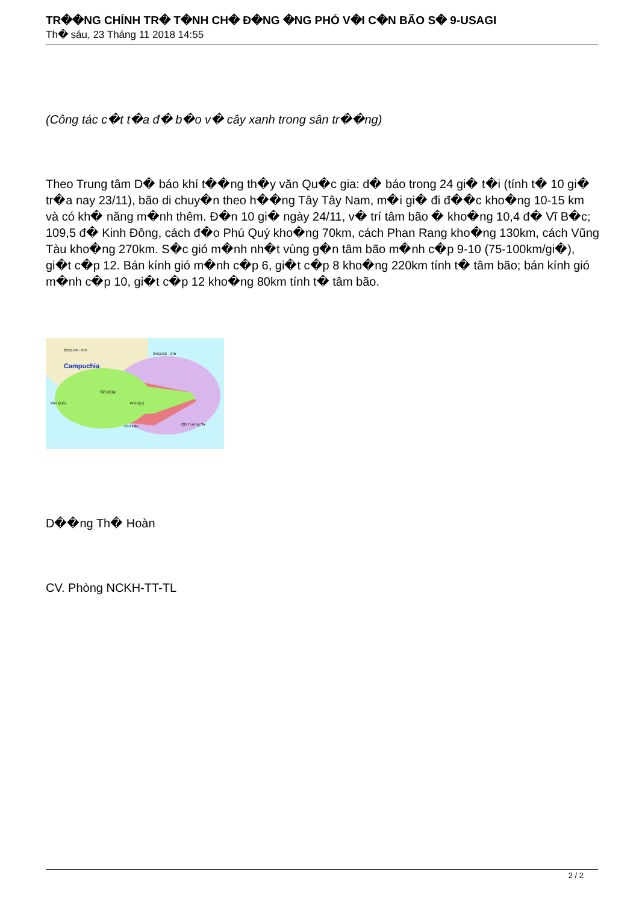TR��NG CHÍNH TR� T�NH CH� Đ�NG �NG PHÓ V�I C�N BÃO S� 9-USAGI
Th� sáu, 23 Tháng 11 2018 14:55
(Công tác c�t t�a đ� b�o v� cây xanh trong sân tr��ng)
Theo Trung tâm D� báo khí t��ng th�y văn Qu�c gia: d� báo trong 24 gi� t�i (tính t� 10 gi� tr�a nay 23/11), bão di chuy�n theo h��ng Tây Tây Nam, m�i gi� đi đ��c kho�ng 10-15 km và có kh� năng m�nh thêm. Đ�n 10 gi� ngày 24/11, v� trí tâm bão � kho�ng 10,4 đ� Vĩ B�c; 109,5 đ� Kinh Đông, cách đ�o Phú Quý kho�ng 70km, cách Phan Rang kho�ng 130km, cách Vũng Tàu kho�ng 270km. S�c gió m�nh nh�t vùng g�n tâm bão m�nh c�p 9-10 (75-100km/gi�), gi�t c�p 12. Bán kính gió m�nh c�p 6, gi�t c�p 8 kho�ng 220km tính t� tâm bão; bán kính gió m�nh c�p 10, gi�t c�p 12 kho�ng 80km tính t� tâm bão.
Campuchia
26/11/18 - 07h
24/11/18 - 07h
Phú Quốc
Côn Đảo
QĐ Trường Sa
TP.HCM
Phú Quý
D��ng Th� Hoàn
CV. Phòng NCKH-TT-TL
2 / 2